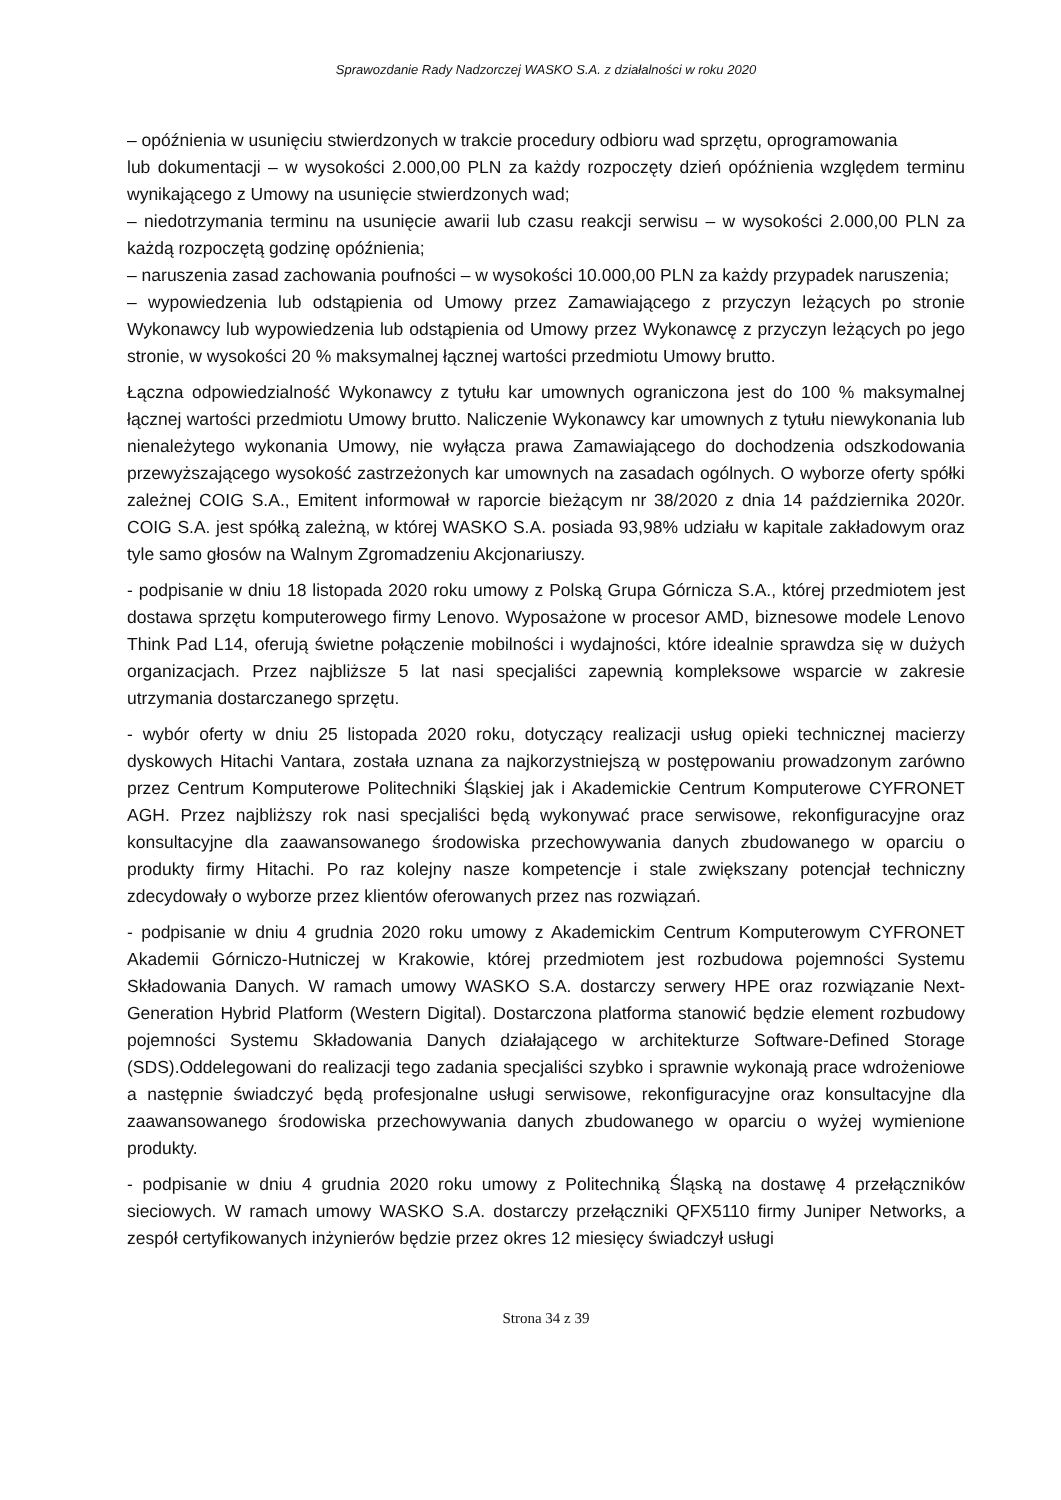Sprawozdanie Rady Nadzorczej WASKO S.A. z działalności w roku 2020
– opóźnienia w usunięciu stwierdzonych w trakcie procedury odbioru wad sprzętu, oprogramowania
lub dokumentacji – w wysokości 2.000,00 PLN za każdy rozpoczęty dzień opóźnienia względem terminu wynikającego z Umowy na usunięcie stwierdzonych wad;
– niedotrzymania terminu na usunięcie awarii lub czasu reakcji serwisu – w wysokości 2.000,00 PLN za każdą rozpoczętą godzinę opóźnienia;
– naruszenia zasad zachowania poufności – w wysokości 10.000,00 PLN za każdy przypadek naruszenia;
– wypowiedzenia lub odstąpienia od Umowy przez Zamawiającego z przyczyn leżących po stronie Wykonawcy lub wypowiedzenia lub odstąpienia od Umowy przez Wykonawcę z przyczyn leżących po jego stronie, w wysokości 20 % maksymalnej łącznej wartości przedmiotu Umowy brutto.
Łączna odpowiedzialność Wykonawcy z tytułu kar umownych ograniczona jest do 100 % maksymalnej łącznej wartości przedmiotu Umowy brutto. Naliczenie Wykonawcy kar umownych z tytułu niewykonania lub nienależytego wykonania Umowy, nie wyłącza prawa Zamawiającego do dochodzenia odszkodowania przewyższającego wysokość zastrzeżonych kar umownych na zasadach ogólnych. O wyborze oferty spółki zależnej COIG S.A., Emitent informował w raporcie bieżącym nr 38/2020 z dnia 14 października 2020r. COIG S.A. jest spółką zależną, w której WASKO S.A. posiada 93,98% udziału w kapitale zakładowym oraz tyle samo głosów na Walnym Zgromadzeniu Akcjonariuszy.
- podpisanie w dniu 18 listopada 2020 roku umowy z Polską Grupa Górnicza S.A., której przedmiotem jest dostawa sprzętu komputerowego firmy Lenovo. Wyposażone w procesor AMD, biznesowe modele Lenovo Think Pad L14, oferują świetne połączenie mobilności i wydajności, które idealnie sprawdza się w dużych organizacjach. Przez najbliższe 5 lat nasi specjaliści zapewnią kompleksowe wsparcie w zakresie utrzymania dostarczanego sprzętu.
- wybór oferty w dniu 25 listopada 2020 roku, dotyczący realizacji usług opieki technicznej macierzy dyskowych Hitachi Vantara, została uznana za najkorzystniejszą w postępowaniu prowadzonym zarówno przez Centrum Komputerowe Politechniki Śląskiej jak i Akademickie Centrum Komputerowe CYFRONET AGH. Przez najbliższy rok nasi specjaliści będą wykonywać prace serwisowe, rekonfiguracyjne oraz konsultacyjne dla zaawansowanego środowiska przechowywania danych zbudowanego w oparciu o produkty firmy Hitachi. Po raz kolejny nasze kompetencje i stale zwiększany potencjał techniczny zdecydowały o wyborze przez klientów oferowanych przez nas rozwiązań.
- podpisanie w dniu 4 grudnia 2020 roku umowy z Akademickim Centrum Komputerowym CYFRONET Akademii Górniczo-Hutniczej w Krakowie, której przedmiotem jest rozbudowa pojemności Systemu Składowania Danych. W ramach umowy WASKO S.A. dostarczy serwery HPE oraz rozwiązanie Next-Generation Hybrid Platform (Western Digital). Dostarczona platforma stanowić będzie element rozbudowy pojemności Systemu Składowania Danych działającego w architekturze Software-Defined Storage (SDS).Oddelegowani do realizacji tego zadania specjaliści szybko i sprawnie wykonają prace wdrożeniowe a następnie świadczyć będą profesjonalne usługi serwisowe, rekonfiguracyjne oraz konsultacyjne dla zaawansowanego środowiska przechowywania danych zbudowanego w oparciu o wyżej wymienione produkty.
- podpisanie w dniu 4 grudnia 2020 roku umowy z Politechniką Śląską na dostawę 4 przełączników sieciowych. W ramach umowy WASKO S.A. dostarczy przełączniki QFX5110 firmy Juniper Networks, a zespół certyfikowanych inżynierów będzie przez okres 12 miesięcy świadczył usługi
Strona 34 z 39